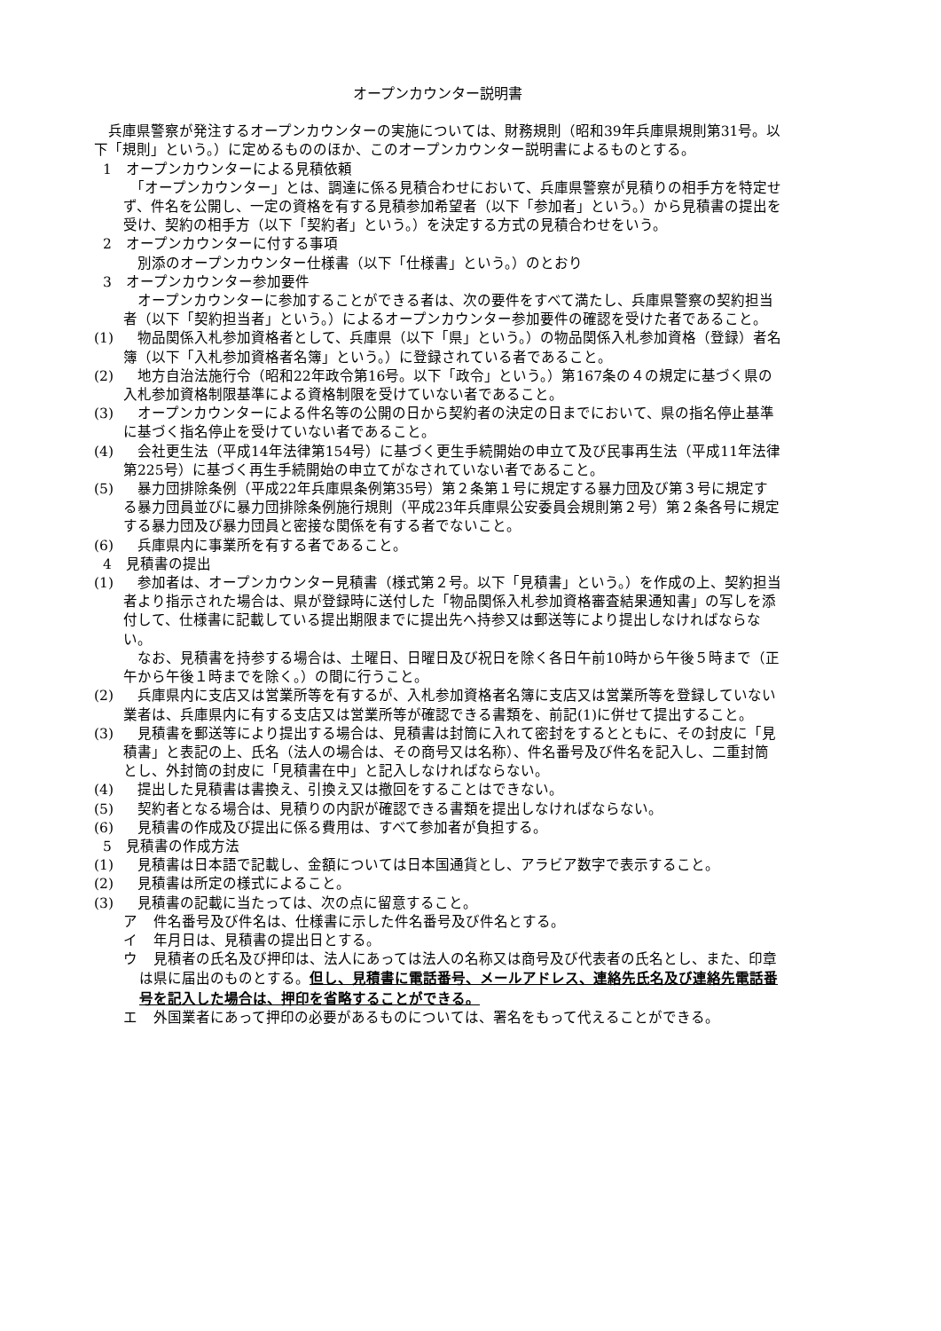オープンカウンター説明書
　兵庫県警察が発注するオープンカウンターの実施については、財務規則（昭和39年兵庫県規則第31号。以下「規則」という。）に定めるもののほか、このオープンカウンター説明書によるものとする。
1　オープンカウンターによる見積依頼
　「オープンカウンター」とは、調達に係る見積合わせにおいて、兵庫県警察が見積りの相手方を特定せず、件名を公開し、一定の資格を有する見積参加希望者（以下「参加者」という。）から見積書の提出を受け、契約の相手方（以下「契約者」という。）を決定する方式の見積合わせをいう。
2　オープンカウンターに付する事項
　別添のオープンカウンター仕様書（以下「仕様書」という。）のとおり
3　オープンカウンター参加要件
　オープンカウンターに参加することができる者は、次の要件をすべて満たし、兵庫県警察の契約担当者（以下「契約担当者」という。）によるオープンカウンター参加要件の確認を受けた者であること。
(1)　物品関係入札参加資格者として、兵庫県（以下「県」という。）の物品関係入札参加資格（登録）者名簿（以下「入札参加資格者名簿」という。）に登録されている者であること。
(2)　地方自治法施行令（昭和22年政令第16号。以下「政令」という。）第167条の４の規定に基づく県の入札参加資格制限基準による資格制限を受けていない者であること。
(3)　オープンカウンターによる件名等の公開の日から契約者の決定の日までにおいて、県の指名停止基準に基づく指名停止を受けていない者であること。
(4)　会社更生法（平成14年法律第154号）に基づく更生手続開始の申立て及び民事再生法（平成11年法律第225号）に基づく再生手続開始の申立てがなされていない者であること。
(5)　暴力団排除条例（平成22年兵庫県条例第35号）第２条第１号に規定する暴力団及び第３号に規定する暴力団員並びに暴力団排除条例施行規則（平成23年兵庫県公安委員会規則第２号）第２条各号に規定する暴力団及び暴力団員と密接な関係を有する者でないこと。
(6)　兵庫県内に事業所を有する者であること。
4　見積書の提出
(1)　参加者は、オープンカウンター見積書（様式第２号。以下「見積書」という。）を作成の上、契約担当者より指示された場合は、県が登録時に送付した「物品関係入札参加資格審査結果通知書」の写しを添付して、仕様書に記載している提出期限までに提出先へ持参又は郵送等により提出しなければならない。
　なお、見積書を持参する場合は、土曜日、日曜日及び祝日を除く各日午前10時から午後５時まで（正午から午後１時までを除く。）の間に行うこと。
(2)　兵庫県内に支店又は営業所等を有するが、入札参加資格者名簿に支店又は営業所等を登録していない業者は、兵庫県内に有する支店又は営業所等が確認できる書類を、前記(1)に併せて提出すること。
(3)　見積書を郵送等により提出する場合は、見積書は封筒に入れて密封をするとともに、その封皮に「見積書」と表記の上、氏名（法人の場合は、その商号又は名称）、件名番号及び件名を記入し、二重封筒とし、外封筒の封皮に「見積書在中」と記入しなければならない。
(4)　提出した見積書は書換え、引換え又は撤回をすることはできない。
(5)　契約者となる場合は、見積りの内訳が確認できる書類を提出しなければならない。
(6)　見積書の作成及び提出に係る費用は、すべて参加者が負担する。
5　見積書の作成方法
(1)　見積書は日本語で記載し、金額については日本国通貨とし、アラビア数字で表示すること。
(2)　見積書は所定の様式によること。
(3)　見積書の記載に当たっては、次の点に留意すること。
ア　件名番号及び件名は、仕様書に示した件名番号及び件名とする。
イ　年月日は、見積書の提出日とする。
ウ　見積者の氏名及び押印は、法人にあっては法人の名称又は商号及び代表者の氏名とし、また、印章は県に届出のものとする。但し、見積書に電話番号、メールアドレス、連絡先氏名及び連絡先電話番号を記入した場合は、押印を省略することができる。
エ　外国業者にあって押印の必要があるものについては、署名をもって代えることができる。